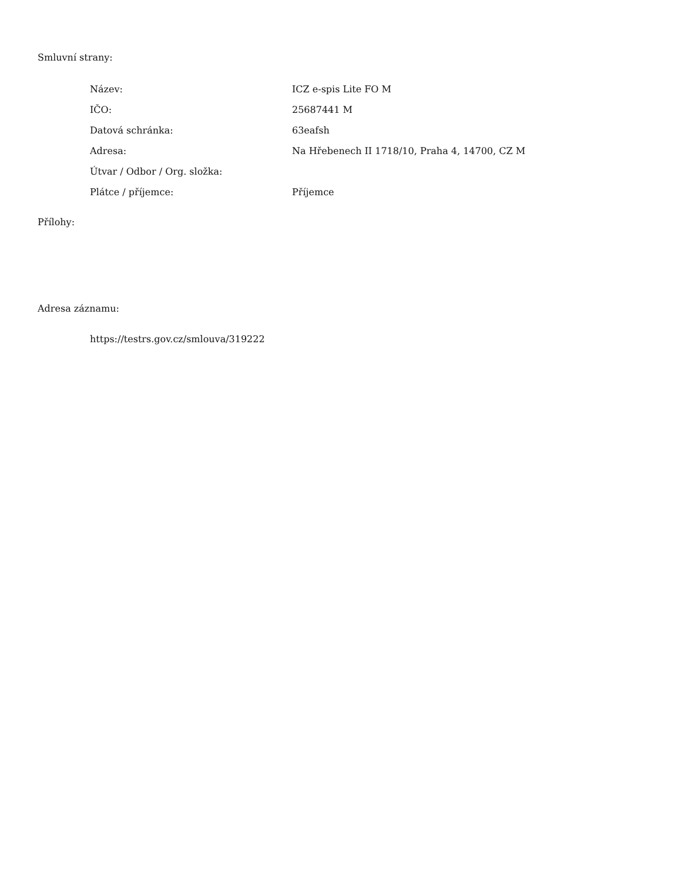Smluvní strany:
| Název: | ICZ e-spis Lite FO M |
| IČO: | 25687441 M |
| Datová schránka: | 63eafsh |
| Adresa: | Na Hřebenech II 1718/10, Praha 4, 14700, CZ M |
| Útvar / Odbor / Org. složka: | |
| Plátce / příjemce: | Příjemce |
Přílohy:
Adresa záznamu:
https://testrs.gov.cz/smlouva/319222